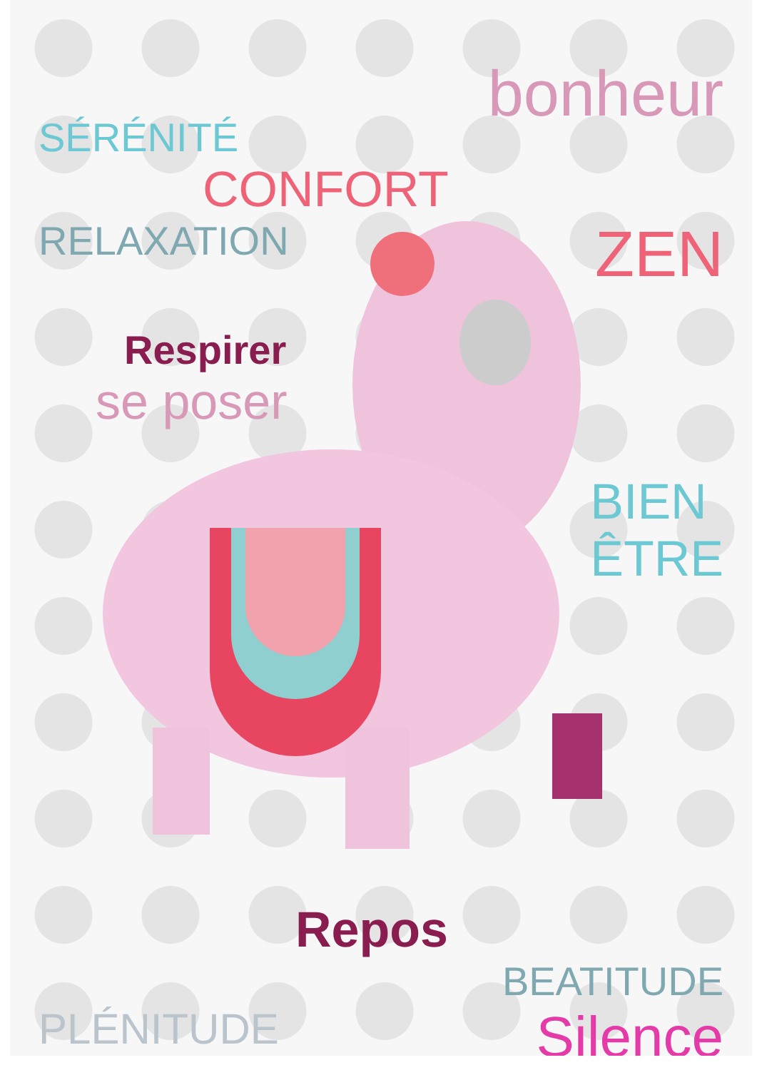SÉRÉNITÉ bonheur
CONFORT
RELAXATION ZEN
Respirer
se poser
BIEN
ÊTRE
Repos
BEATITUDE
PLÉNITUDE Silence